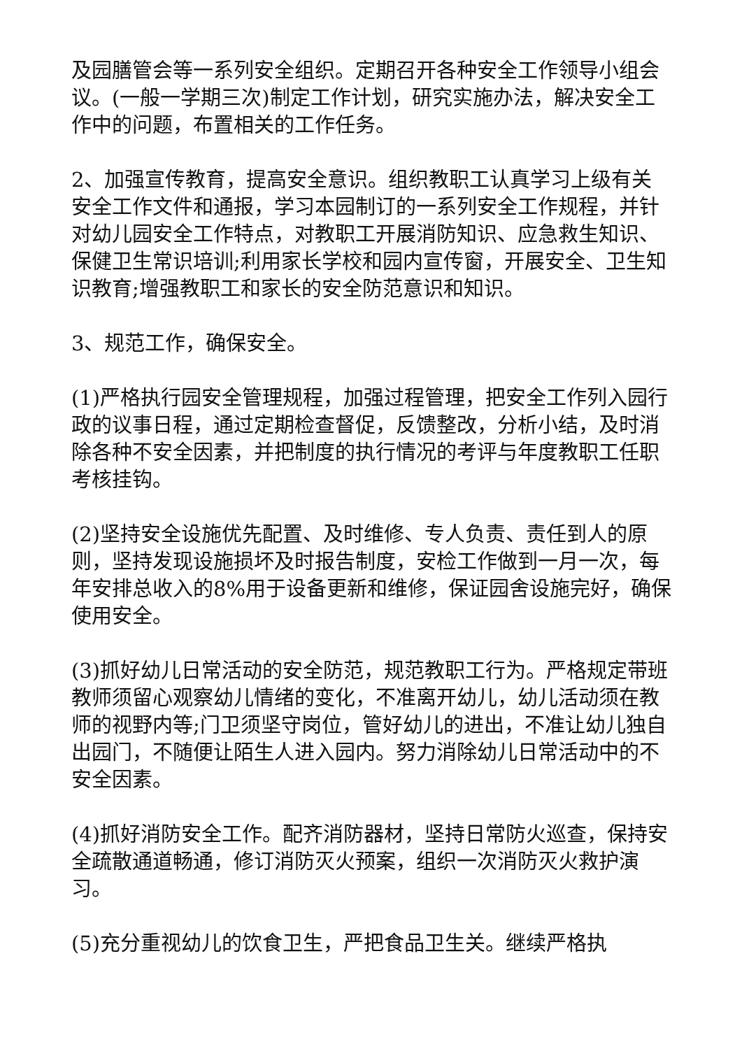及园膳管会等一系列安全组织。定期召开各种安全工作领导小组会议。(一般一学期三次)制定工作计划，研究实施办法，解决安全工作中的问题，布置相关的工作任务。
2、加强宣传教育，提高安全意识。组织教职工认真学习上级有关安全工作文件和通报，学习本园制订的一系列安全工作规程，并针对幼儿园安全工作特点，对教职工开展消防知识、应急救生知识、保健卫生常识培训;利用家长学校和园内宣传窗，开展安全、卫生知识教育;增强教职工和家长的安全防范意识和知识。
3、规范工作，确保安全。
(1)严格执行园安全管理规程，加强过程管理，把安全工作列入园行政的议事日程，通过定期检查督促，反馈整改，分析小结，及时消除各种不安全因素，并把制度的执行情况的考评与年度教职工任职考核挂钩。
(2)坚持安全设施优先配置、及时维修、专人负责、责任到人的原则，坚持发现设施损坏及时报告制度，安检工作做到一月一次，每年安排总收入的8%用于设备更新和维修，保证园舍设施完好，确保使用安全。
(3)抓好幼儿日常活动的安全防范，规范教职工行为。严格规定带班教师须留心观察幼儿情绪的变化，不准离开幼儿，幼儿活动须在教师的视野内等;门卫须坚守岗位，管好幼儿的进出，不准让幼儿独自出园门，不随便让陌生人进入园内。努力消除幼儿日常活动中的不安全因素。
(4)抓好消防安全工作。配齐消防器材，坚持日常防火巡查，保持安全疏散通道畅通，修订消防灭火预案，组织一次消防灭火救护演习。
(5)充分重视幼儿的饮食卫生，严把食品卫生关。继续严格执